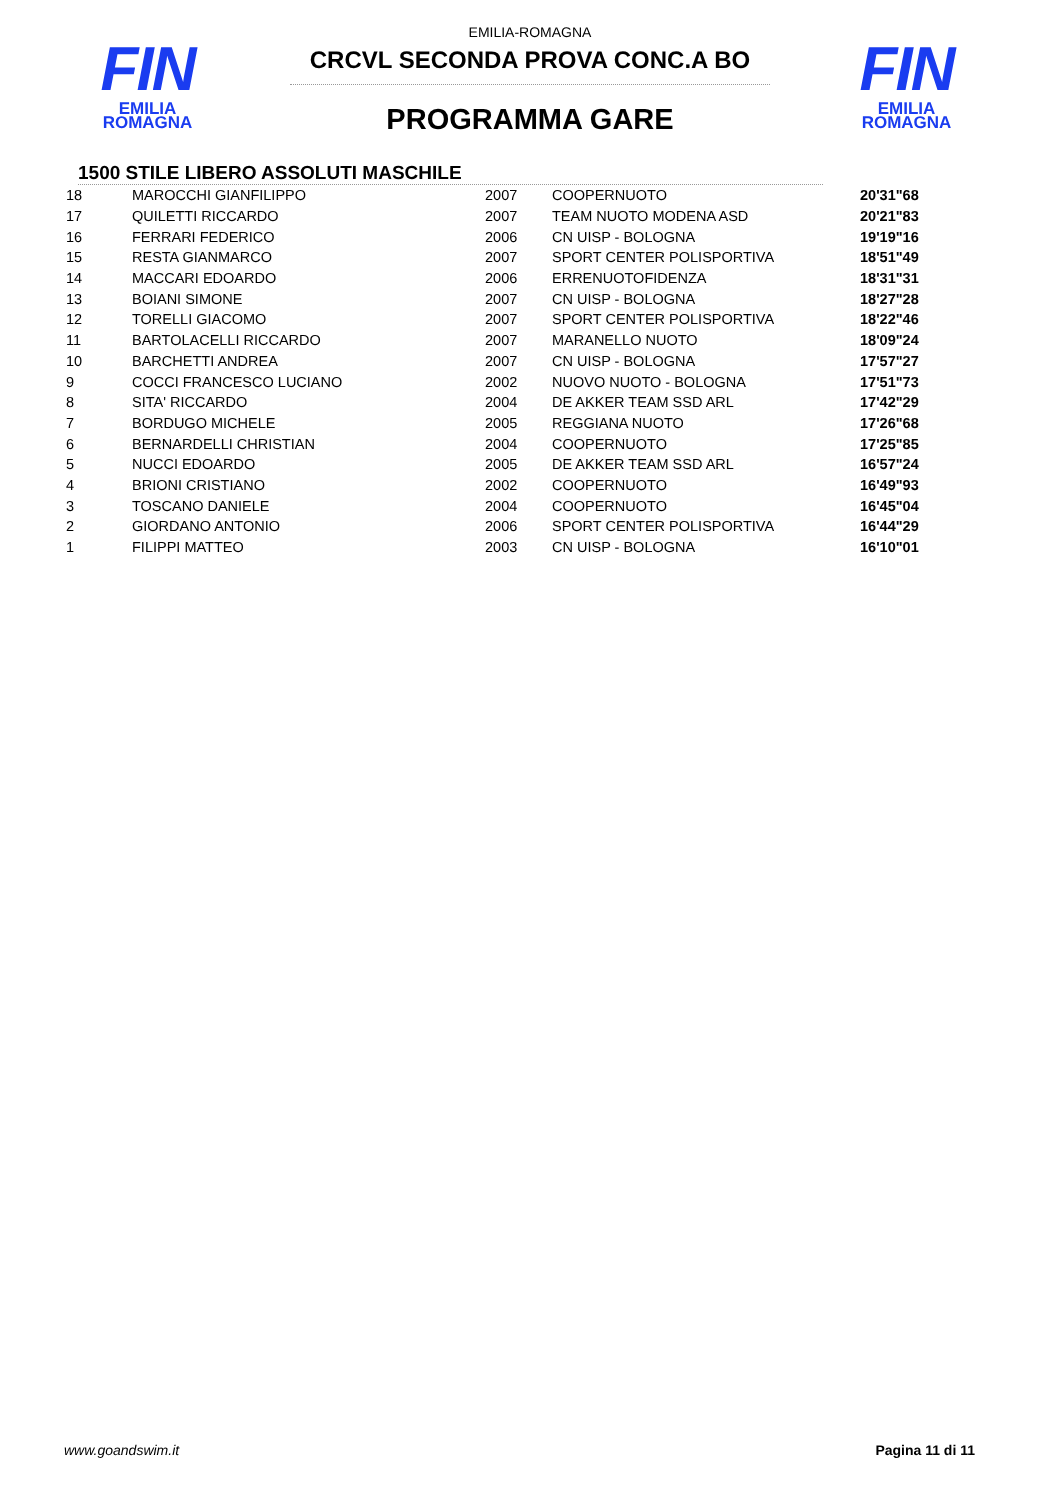FIN
EMILIA ROMAGNA
FIN
EMILIA ROMAGNA
EMILIA-ROMAGNA
CRCVL SECONDA PROVA CONC.A BO
PROGRAMMA GARE
1500 STILE LIBERO ASSOLUTI MASCHILE
| 18 | MAROCCHI GIANFILIPPO | 2007 | COOPERNUOTO | 20'31"68 |
| 17 | QUILETTI RICCARDO | 2007 | TEAM NUOTO MODENA ASD | 20'21"83 |
| 16 | FERRARI FEDERICO | 2006 | CN UISP - BOLOGNA | 19'19"16 |
| 15 | RESTA GIANMARCO | 2007 | SPORT CENTER POLISPORTIVA | 18'51"49 |
| 14 | MACCARI EDOARDO | 2006 | ERRENUOTOFIDENZA | 18'31"31 |
| 13 | BOIANI SIMONE | 2007 | CN UISP - BOLOGNA | 18'27"28 |
| 12 | TORELLI GIACOMO | 2007 | SPORT CENTER POLISPORTIVA | 18'22"46 |
| 11 | BARTOLACELLI RICCARDO | 2007 | MARANELLO NUOTO | 18'09"24 |
| 10 | BARCHETTI ANDREA | 2007 | CN UISP - BOLOGNA | 17'57"27 |
| 9 | COCCI FRANCESCO LUCIANO | 2002 | NUOVO NUOTO - BOLOGNA | 17'51"73 |
| 8 | SITA' RICCARDO | 2004 | DE AKKER TEAM SSD ARL | 17'42"29 |
| 7 | BORDUGO MICHELE | 2005 | REGGIANA NUOTO | 17'26"68 |
| 6 | BERNARDELLI CHRISTIAN | 2004 | COOPERNUOTO | 17'25"85 |
| 5 | NUCCI EDOARDO | 2005 | DE AKKER TEAM SSD ARL | 16'57"24 |
| 4 | BRIONI CRISTIANO | 2002 | COOPERNUOTO | 16'49"93 |
| 3 | TOSCANO DANIELE | 2004 | COOPERNUOTO | 16'45"04 |
| 2 | GIORDANO ANTONIO | 2006 | SPORT CENTER POLISPORTIVA | 16'44"29 |
| 1 | FILIPPI MATTEO | 2003 | CN UISP - BOLOGNA | 16'10"01 |
www.goandswim.it Pagina 11 di 11